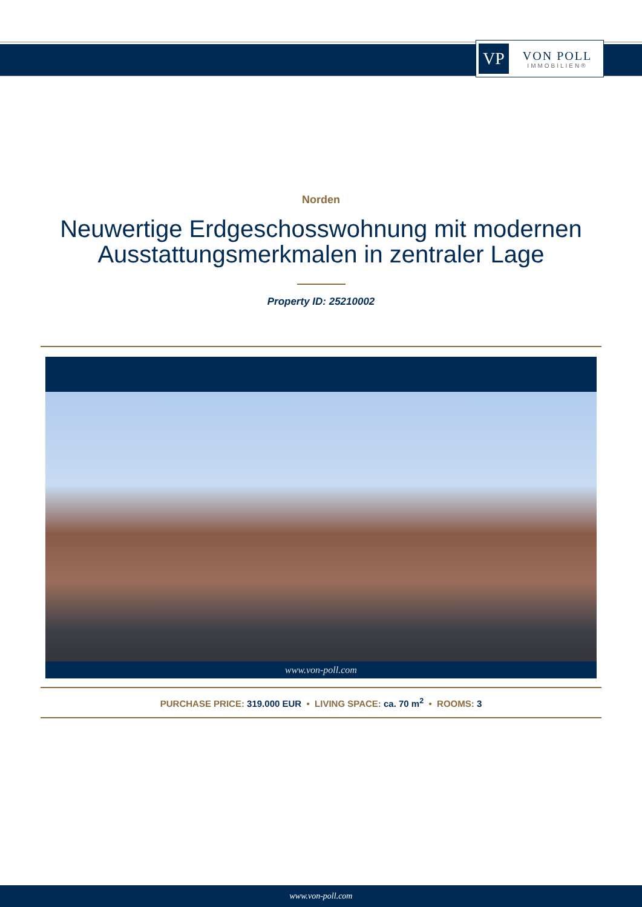VP
VON POLL
IMMOBILIEN®
Norden
Neuwertige Erdgeschosswohnung mit modernen Ausstattungsmerkmalen in zentraler Lage
Property ID: 25210002
www.von-poll.com
PURCHASE PRICE: 319.000 EUR • LIVING SPACE: ca. 70 m<sup>2</sup> • ROOMS: 3
www.von-poll.com